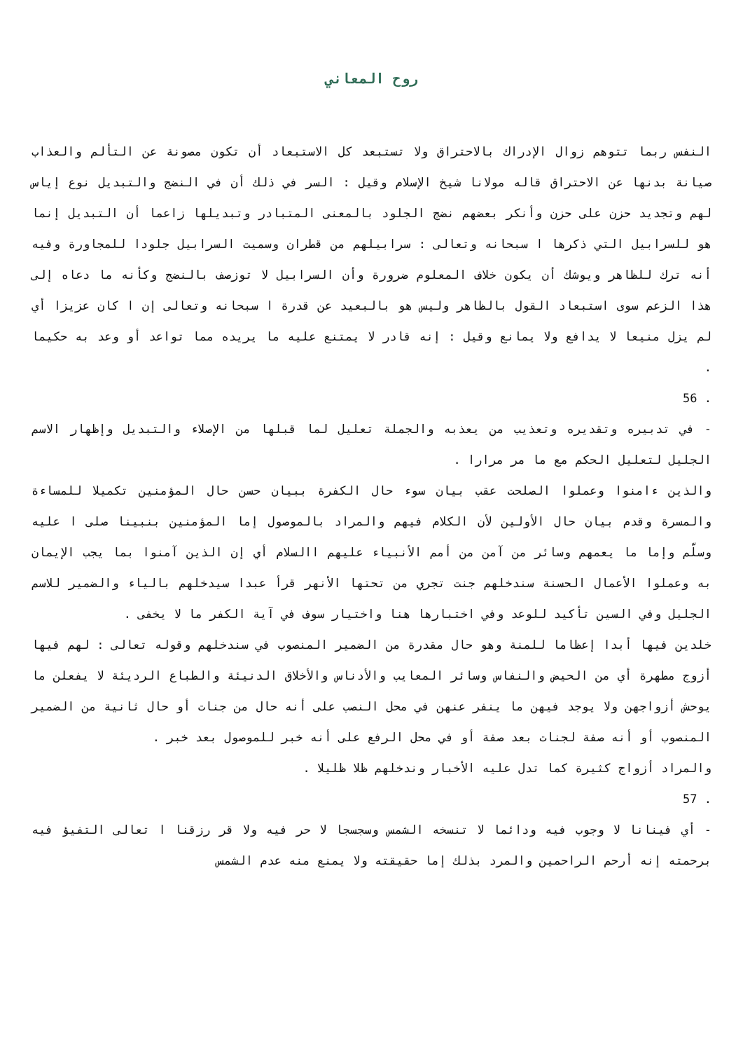روح المعاني
النفس ربما تتوهم زوال الإدراك بالاحتراق ولا تستبعد كل الاستبعاد أن تكون مصونة عن التألم والعذاب صيانة بدنها عن الاحتراق قاله مولانا شيخ الإسلام وقيل : السر في ذلك أن في النضج والتبديل نوع إياس لهم وتجديد حزن على حزن وأنكر بعضهم نضج الجلود بالمعنى المتبادر وتبديلها زاعما أن التبديل إنما هو للسرابيل التي ذكرها ا سبحانه وتعالى : سرابيلهم من قطران وسميت السرابيل جلودا للمجاورة وفيه أنه ترك للظاهر ويوشك أن يكون خلاف المعلوم ضرورة وأن السرابيل لا توزصف بالنضج وكأنه ما دعاه إلى هذا الزعم سوى استبعاد القول بالظاهر وليس هو بالبعيد عن قدرة ا سبحانه وتعالى إن ا كان عزيزا أي لم يزل منيعا لا يدافع ولا يمانع وقيل : إنه قادر لا يمتنع عليه ما يريده مما تواعد أو وعد به حكيما .
56 .
- في تدبيره وتقديره وتعذيب من يعذبه والجملة تعليل لما قبلها من الإصلاء والتبديل وإظهار الاسم الجليل لتعليل الحكم مع ما مر مرارا .
والذين ءامنوا وعملوا الصلحت عقب بيان سوء حال الكفرة ببيان حسن حال المؤمنين تكميلا للمساءة والمسرة وقدم بيان حال الأولين لأن الكلام فيهم والمراد بالموصول إما المؤمنين بنبينا صلى ا عليه وسلّم وإما ما يعمهم وسائر من آمن من أمم الأنبياء عليهم االسلام أي إن الذين آمنوا بما يجب الإيمان به وعملوا الأعمال الحسنة سندخلهم جنت تجري من تحتها الأنهر قرأ عبدا سيدخلهم بالياء والضمير للاسم الجليل وفي السين تأكيد للوعد وفي اختبارها هنا واختيار سوف في آية الكفر ما لا يخفى .
خلدين فيها أبدا إعظاما للمنة وهو حال مقدرة من الضمير المنصوب في سندخلهم وقوله تعالى : لهم فيها أزوج مطهرة أي من الحيض والنفاس وسائر المعايب والأدناس والأخلاق الدنيئة والطباع الرديئة لا يفعلن ما يوحش أزواجهن ولا يوجد فيهن ما ينفر عنهن في محل النصب على أنه حال من جنات أو حال ثانية من الضمير المنصوب أو أنه صفة لجنات بعد صفة أو في محل الرفع على أنه خبر للموصول بعد خبر .
والمراد أزواج كثيرة كما تدل عليه الأخبار وندخلهم ظلا ظليلا .
57 .
- أي فينانا لا وجوب فيه ودائما لا تنسخه الشمس وسجسجا لا حر فيه ولا قر رزقنا ا تعالى التفيؤ فيه برحمته إنه أرحم الراحمين والمرد بذلك إما حقيقته ولا يمنع منه عدم الشمس